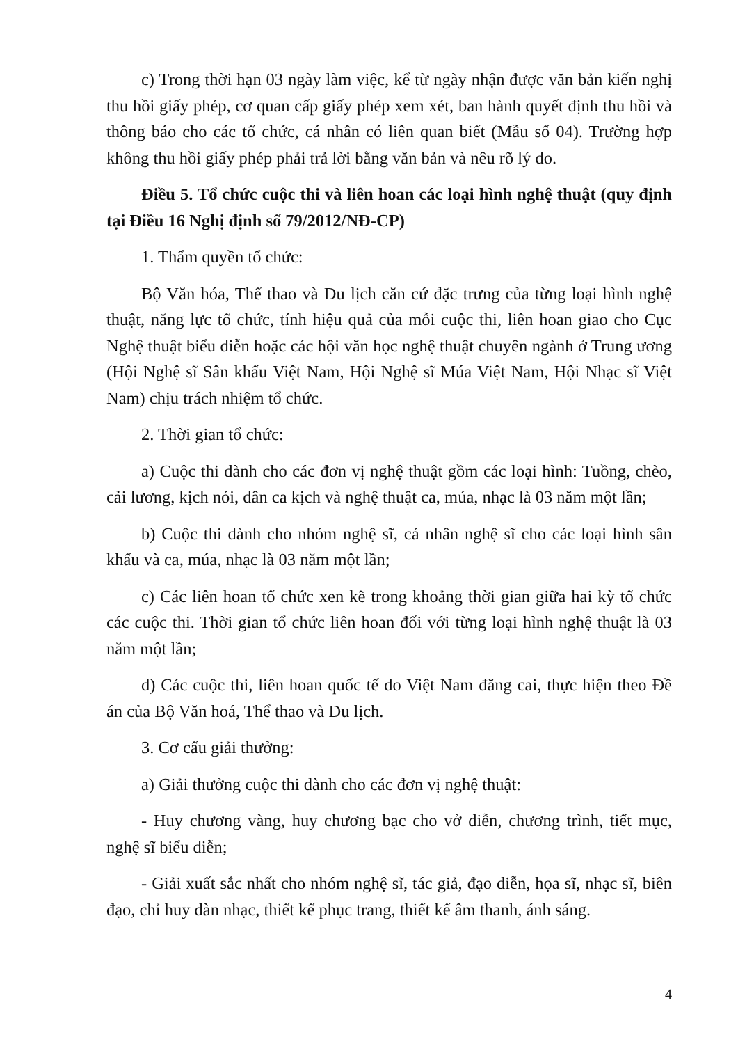c) Trong thời hạn 03 ngày làm việc, kể từ ngày nhận được văn bản kiến nghị thu hồi giấy phép, cơ quan cấp giấy phép xem xét, ban hành quyết định thu hồi và thông báo cho các tổ chức, cá nhân có liên quan biết (Mẫu số 04). Trường hợp không thu hồi giấy phép phải trả lời bằng văn bản và nêu rõ lý do.
Điều 5. Tổ chức cuộc thi và liên hoan các loại hình nghệ thuật (quy định tại Điều 16 Nghị định số 79/2012/NĐ-CP)
1. Thẩm quyền tổ chức:
Bộ Văn hóa, Thể thao và Du lịch căn cứ đặc trưng của từng loại hình nghệ thuật, năng lực tổ chức, tính hiệu quả của mỗi cuộc thi, liên hoan giao cho Cục Nghệ thuật biểu diễn hoặc các hội văn học nghệ thuật chuyên ngành ở Trung ương (Hội Nghệ sĩ Sân khấu Việt Nam, Hội Nghệ sĩ Múa Việt Nam, Hội Nhạc sĩ Việt Nam) chịu trách nhiệm tổ chức.
2. Thời gian tổ chức:
a) Cuộc thi dành cho các đơn vị nghệ thuật gồm các loại hình: Tuồng, chèo, cải lương, kịch nói, dân ca kịch và nghệ thuật ca, múa, nhạc là 03 năm một lần;
b) Cuộc thi dành cho nhóm nghệ sĩ, cá nhân nghệ sĩ cho các loại hình sân khấu và ca, múa, nhạc là 03 năm một lần;
c) Các liên hoan tổ chức xen kẽ trong khoảng thời gian giữa hai kỳ tổ chức các cuộc thi. Thời gian tổ chức liên hoan đối với từng loại hình nghệ thuật là 03 năm một lần;
d) Các cuộc thi, liên hoan quốc tế do Việt Nam đăng cai, thực hiện theo Đề án của Bộ Văn hoá, Thể thao và Du lịch.
3. Cơ cấu giải thưởng:
a) Giải thưởng cuộc thi dành cho các đơn vị nghệ thuật:
- Huy chương vàng, huy chương bạc cho vở diễn, chương trình, tiết mục, nghệ sĩ biểu diễn;
- Giải xuất sắc nhất cho nhóm nghệ sĩ, tác giả, đạo diễn, họa sĩ, nhạc sĩ, biên đạo, chỉ huy dàn nhạc, thiết kế phục trang, thiết kế âm thanh, ánh sáng.
4